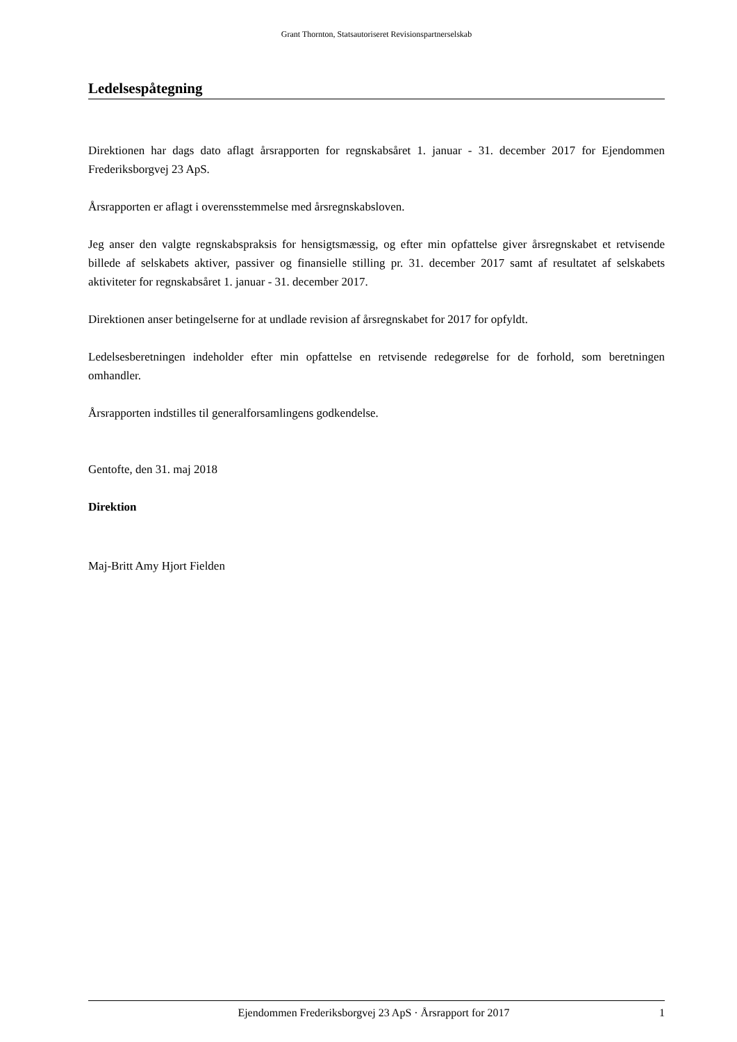Grant Thornton, Statsautoriseret Revisionspartnerselskab
Ledelsespåtegning
Direktionen har dags dato aflagt årsrapporten for regnskabsåret 1. januar - 31. december 2017 for Ejendommen Frederiksborgvej 23 ApS.
Årsrapporten er aflagt i overensstemmelse med årsregnskabsloven.
Jeg anser den valgte regnskabspraksis for hensigtsmæssig, og efter min opfattelse giver årsregnskabet et retvisende billede af selskabets aktiver, passiver og finansielle stilling pr. 31. december 2017 samt af resultatet af selskabets aktiviteter for regnskabsåret 1. januar - 31. december 2017.
Direktionen anser betingelserne for at undlade revision af årsregnskabet for 2017 for opfyldt.
Ledelsesberetningen indeholder efter min opfattelse en retvisende redegørelse for de forhold, som beretningen omhandler.
Årsrapporten indstilles til generalforsamlingens godkendelse.
Gentofte, den 31. maj 2018
Direktion
Maj-Britt Amy Hjort Fielden
Ejendommen Frederiksborgvej 23 ApS · Årsrapport for 2017 1